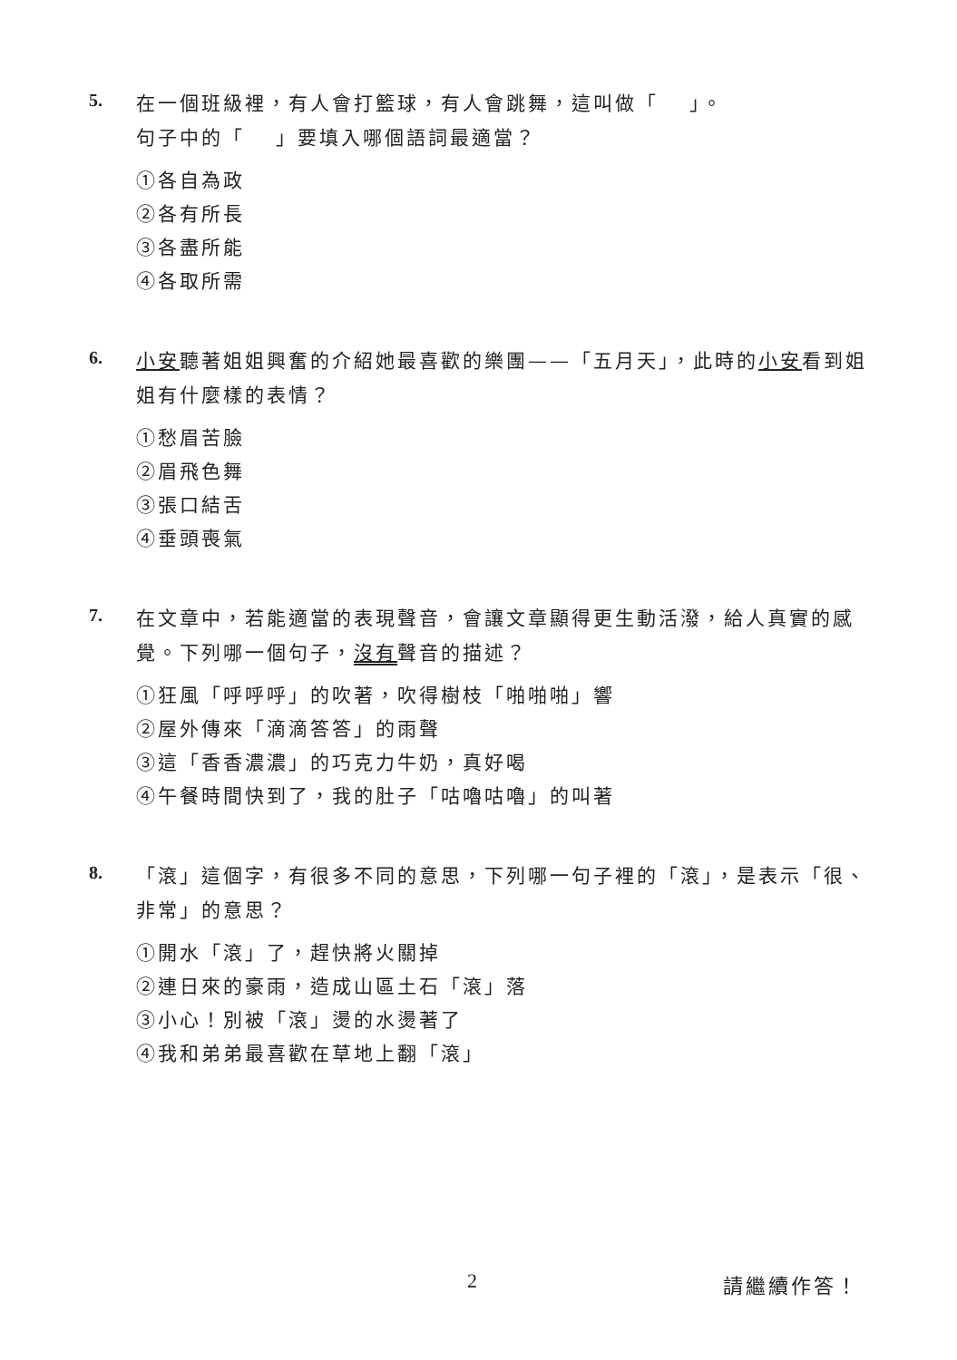5.
在一個班級裡，有人會打籃球，有人會跳舞，這叫做「　 」。
句子中的「　 」要填入哪個語詞最適當？
①各自為政
②各有所長
③各盡所能
④各取所需
6.
小安聽著姐姐興奮的介紹她最喜歡的樂團——「五月天」，此時的小安看到姐姐有什麼樣的表情？
①愁眉苦臉
②眉飛色舞
③張口結舌
④垂頭喪氣
7.
在文章中，若能適當的表現聲音，會讓文章顯得更生動活潑，給人真實的感覺。下列哪一個句子，沒有聲音的描述？
①狂風「呼呼呼」的吹著，吹得樹枝「啪啪啪」響
②屋外傳來「滴滴答答」的雨聲
③這「香香濃濃」的巧克力牛奶，真好喝
④午餐時間快到了，我的肚子「咕嚕咕嚕」的叫著
8.
「滾」這個字，有很多不同的意思，下列哪一句子裡的「滾」，是表示「很、非常」的意思？
①開水「滾」了，趕快將火關掉
②連日來的豪雨，造成山區土石「滾」落
③小心！別被「滾」燙的水燙著了
④我和弟弟最喜歡在草地上翻「滾」
2 請繼續作答！